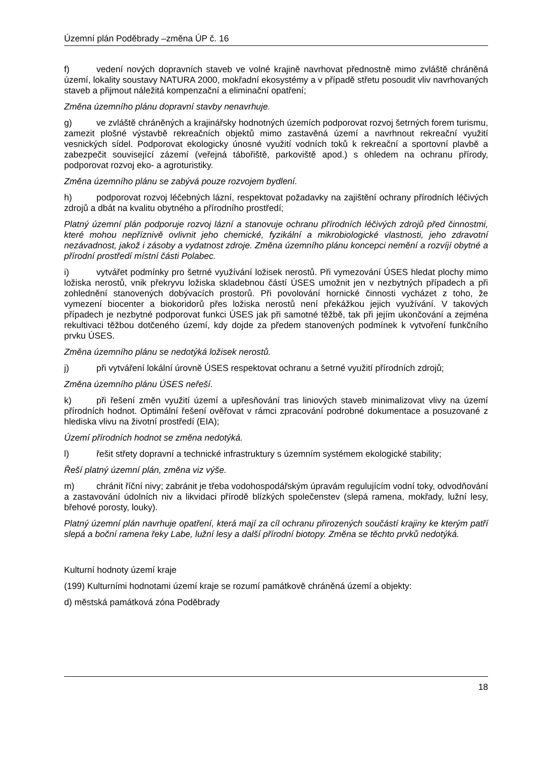Územní plán Poděbrady –změna ÚP č. 16
f) vedení nových dopravních staveb ve volné krajině navrhovat přednostně mimo zvláště chráněná území, lokality soustavy NATURA 2000, mokřadní ekosystémy a v případě střetu posoudit vliv navrhovaných staveb a přijmout náležitá kompenzační a eliminační opatření;
Změna územního plánu dopravní stavby nenavrhuje.
g) ve zvláště chráněných a krajinářsky hodnotných územích podporovat rozvoj šetrných forem turismu, zamezit plošné výstavbě rekreačních objektů mimo zastavěná území a navrhnout rekreační využití vesnických sídel. Podporovat ekologicky únosné využití vodních toků k rekreační a sportovní plavbě a zabezpečit související zázemí (veřejná tábořiště, parkoviště apod.) s ohledem na ochranu přírody, podporovat rozvoj eko- a agroturistiky.
Změna územního plánu se zabývá pouze rozvojem bydlení.
h) podporovat rozvoj léčebných lázní, respektovat požadavky na zajištění ochrany přírodních léčivých zdrojů a dbát na kvalitu obytného a přírodního prostředí;
Platný územní plán podporuje rozvoj lázní a stanovuje ochranu přírodních léčivých zdrojů před činnostmi, které mohou nepříznivě ovlivnit jeho chemické, fyzikální a mikrobiologické vlastnosti, jeho zdravotní nezávadnost, jakož i zásoby a vydatnost zdroje. Změna územního plánu koncepci nemění a rozvíjí obytné a přírodní prostředí místní části Polabec.
i) vytvářet podmínky pro šetrné využívání ložisek nerostů. Při vymezování ÚSES hledat plochy mimo ložiska nerostů, vnik překryvu ložiska skladebnou částí ÚSES umožnit jen v nezbytných případech a při zohlednění stanovených dobývacích prostorů. Při povolování hornické činnosti vycházet z toho, že vymezení biocenter a biokoridorů přes ložiska nerostů není překážkou jejich využívání. V takových případech je nezbytné podporovat funkci ÚSES jak při samotné těžbě, tak při jejím ukončování a zejména rekultivaci těžbou dotčeného území, kdy dojde za předem stanovených podmínek k vytvoření funkčního prvku ÚSES.
Změna územního plánu se nedotýká ložisek nerostů.
j) při vytváření lokální úrovně ÚSES respektovat ochranu a šetrné využití přírodních zdrojů;
Změna územního plánu ÚSES neřeší.
k) při řešení změn využití území a upřesňování tras liniových staveb minimalizovat vlivy na území přírodních hodnot. Optimální řešení ověřovat v rámci zpracování podrobné dokumentace a posuzované z hlediska vlivu na životní prostředí (EIA);
Území přírodních hodnot se změna nedotýká.
l) řešit střety dopravní a technické infrastruktury s územním systémem ekologické stability;
Řeší platný územní plán, změna viz výše.
m) chránit říční nivy; zabránit je třeba vodohospodářským úpravám regulujícím vodní toky, odvodňování a zastavování údolních niv a likvidaci přírodě blízkých společenstev (slepá ramena, mokřady, lužní lesy, břehové porosty, louky).
Platný územní plán navrhuje opatření, která mají za cíl ochranu přirozených součástí krajiny ke kterým patří slepá a boční ramena řeky Labe, lužní lesy a další přírodní biotopy. Změna se těchto prvků nedotýká.
Kulturní hodnoty území kraje
(199) Kulturními hodnotami území kraje se rozumí památkově chráněná území a objekty:
d) městská památková zóna Poděbrady
18